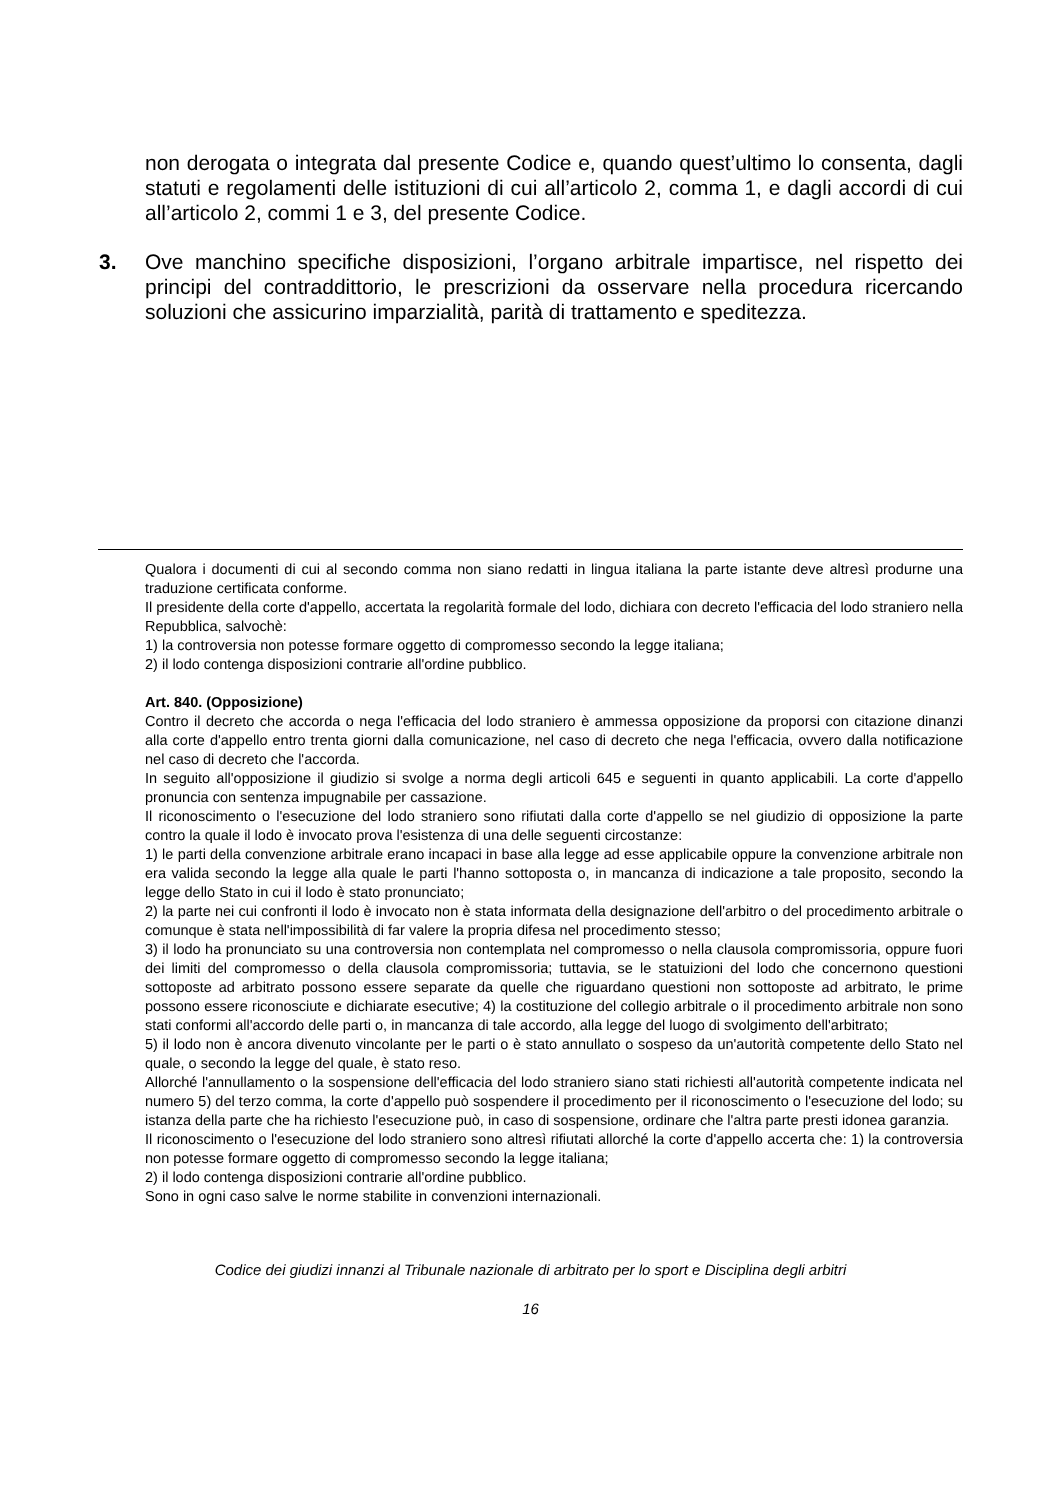non derogata o integrata dal presente Codice e, quando quest’ultimo lo consenta, dagli statuti e regolamenti delle istituzioni di cui all’articolo 2, comma 1, e dagli accordi di cui all’articolo 2, commi 1 e 3, del presente Codice.
3. Ove manchino specifiche disposizioni, l’organo arbitrale impartisce, nel rispetto dei principi del contraddittorio, le prescrizioni da osservare nella procedura ricercando soluzioni che assicurino imparzialità, parità di trattamento e speditezza.
Qualora i documenti di cui al secondo comma non siano redatti in lingua italiana la parte istante deve altresì produrne una traduzione certificata conforme.
Il presidente della corte d'appello, accertata la regolarità formale del lodo, dichiara con decreto l'efficacia del lodo straniero nella Repubblica, salvochè:
1) la controversia non potesse formare oggetto di compromesso secondo la legge italiana;
2) il lodo contenga disposizioni contrarie all'ordine pubblico.
Art. 840. (Opposizione)
Contro il decreto che accorda o nega l'efficacia del lodo straniero è ammessa opposizione da proporsi con citazione dinanzi alla corte d'appello entro trenta giorni dalla comunicazione, nel caso di decreto che nega l'efficacia, ovvero dalla notificazione nel caso di decreto che l'accorda.
In seguito all'opposizione il giudizio si svolge a norma degli articoli 645 e seguenti in quanto applicabili. La corte d'appello pronuncia con sentenza impugnabile per cassazione.
Il riconoscimento o l'esecuzione del lodo straniero sono rifiutati dalla corte d'appello se nel giudizio di opposizione la parte contro la quale il lodo è invocato prova l'esistenza di una delle seguenti circostanze:
1) le parti della convenzione arbitrale erano incapaci in base alla legge ad esse applicabile oppure la convenzione arbitrale non era valida secondo la legge alla quale le parti l'hanno sottoposta o, in mancanza di indicazione a tale proposito, secondo la legge dello Stato in cui il lodo è stato pronunciato;
2) la parte nei cui confronti il lodo è invocato non è stata informata della designazione dell'arbitro o del procedimento arbitrale o comunque è stata nell'impossibilità di far valere la propria difesa nel procedimento stesso;
3) il lodo ha pronunciato su una controversia non contemplata nel compromesso o nella clausola compromissoria, oppure fuori dei limiti del compromesso o della clausola compromissoria; tuttavia, se le statuizioni del lodo che concernono questioni sottoposte ad arbitrato possono essere separate da quelle che riguardano questioni non sottoposte ad arbitrato, le prime possono essere riconosciute e dichiarate esecutive; 4) la costituzione del collegio arbitrale o il procedimento arbitrale non sono stati conformi all'accordo delle parti o, in mancanza di tale accordo, alla legge del luogo di svolgimento dell'arbitrato;
5) il lodo non è ancora divenuto vincolante per le parti o è stato annullato o sospeso da un'autorità competente dello Stato nel quale, o secondo la legge del quale, è stato reso.
Allorché l'annullamento o la sospensione dell'efficacia del lodo straniero siano stati richiesti all'autorità competente indicata nel numero 5) del terzo comma, la corte d'appello può sospendere il procedimento per il riconoscimento o l'esecuzione del lodo; su istanza della parte che ha richiesto l'esecuzione può, in caso di sospensione, ordinare che l'altra parte presti idonea garanzia.
Il riconoscimento o l'esecuzione del lodo straniero sono altresì rifiutati allorché la corte d'appello accerta che: 1) la controversia non potesse formare oggetto di compromesso secondo la legge italiana;
2) il lodo contenga disposizioni contrarie all'ordine pubblico.
Sono in ogni caso salve le norme stabilite in convenzioni internazionali.
Codice dei giudizi innanzi al Tribunale nazionale di arbitrato per lo sport e Disciplina degli arbitri
16